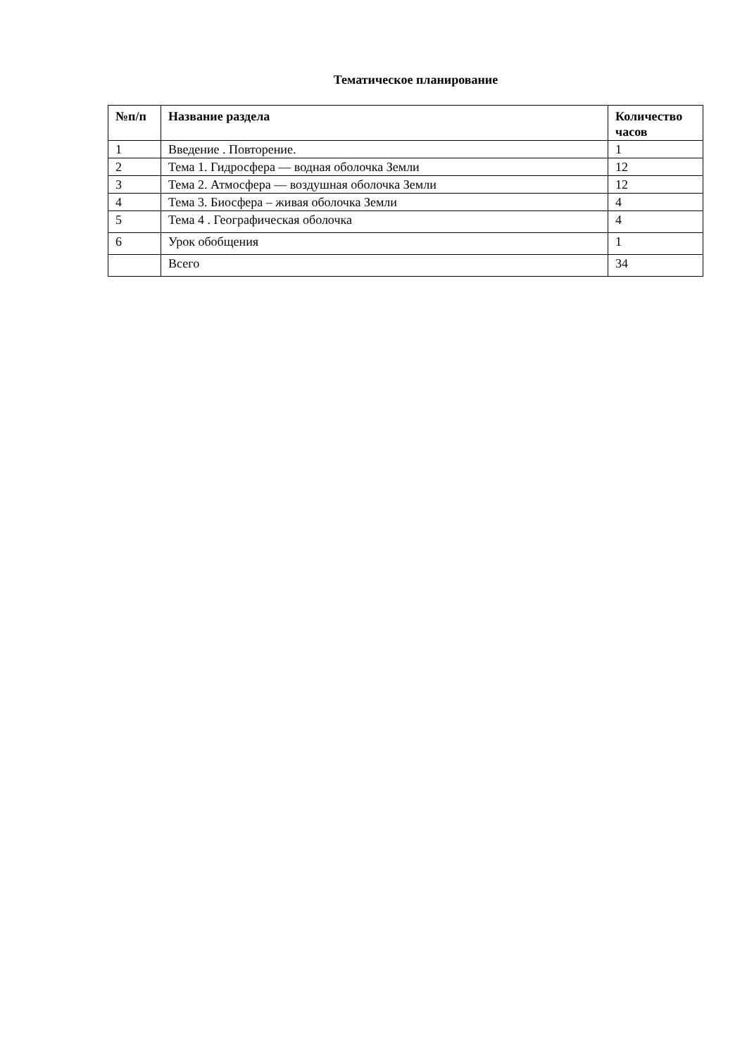Тематическое планирование
| №п/п | Название раздела | Количество часов |
| --- | --- | --- |
| 1 | Введение . Повторение. | 1 |
| 2 | Тема 1. Гидросфера — водная оболочка Земли | 12 |
| 3 | Тема 2. Атмосфера — воздушная оболочка Земли | 12 |
| 4 | Тема 3. Биосфера – живая оболочка Земли | 4 |
| 5 | Тема 4 . Географическая оболочка | 4 |
| 6 | Урок обобщения | 1 |
| | Всего | 34 |